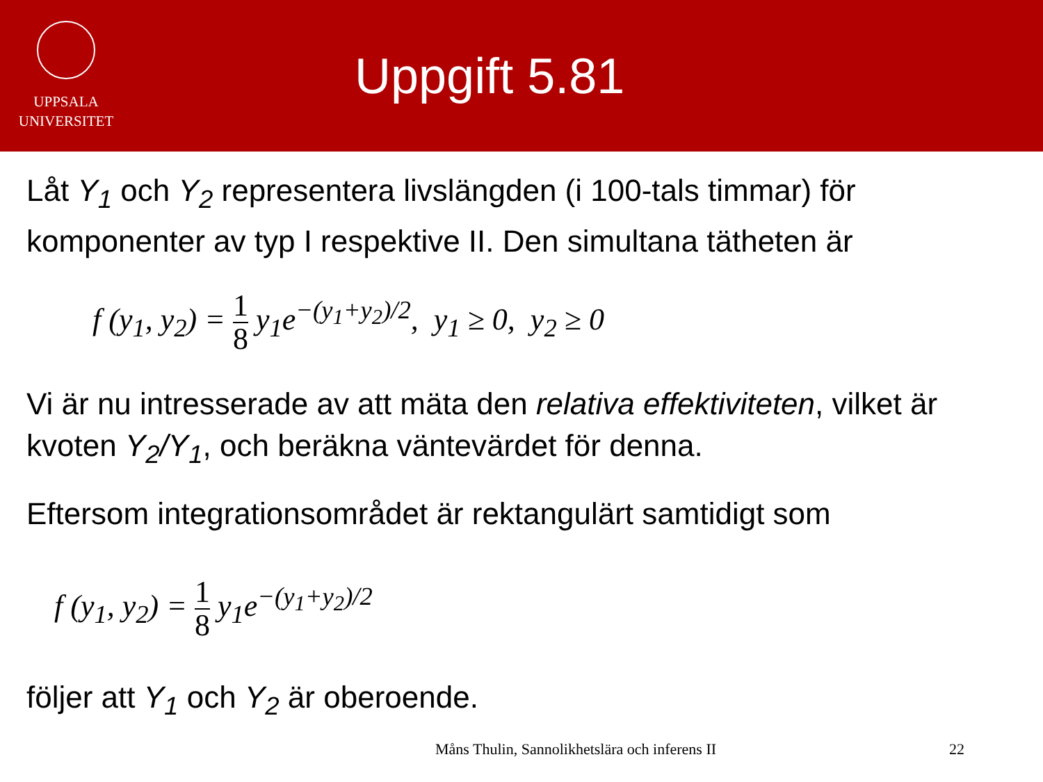UPPSALA
UNIVERSITET
Uppgift 5.81
Låt Y<sub>1</sub> och Y<sub>2</sub> representera livslängden (i 100-tals timmar) för komponenter av typ I respektive II. Den simultana tätheten är
f (y<sub>1</sub>, y<sub>2</sub>) = 1 8 y<sub>1</sub>e<sup>−(y<sub>1</sub>+y<sub>2</sub>)/2</sup>, y<sub>1</sub> ≥ 0, y<sub>2</sub> ≥ 0
Vi är nu intresserade av att mäta den relativa effektiviteten, vilket är kvoten Y<sub>2</sub>/Y<sub>1</sub>, och beräkna väntevärdet för denna.
Eftersom integrationsområdet är rektangulärt samtidigt som
f (y<sub>1</sub>, y<sub>2</sub>) = 1 8 y<sub>1</sub>e<sup>−(y<sub>1</sub>+y<sub>2</sub>)/2</sup>
följer att Y<sub>1</sub> och Y<sub>2</sub> är oberoende.
Måns Thulin, Sannolikhetslära och inferens II 22